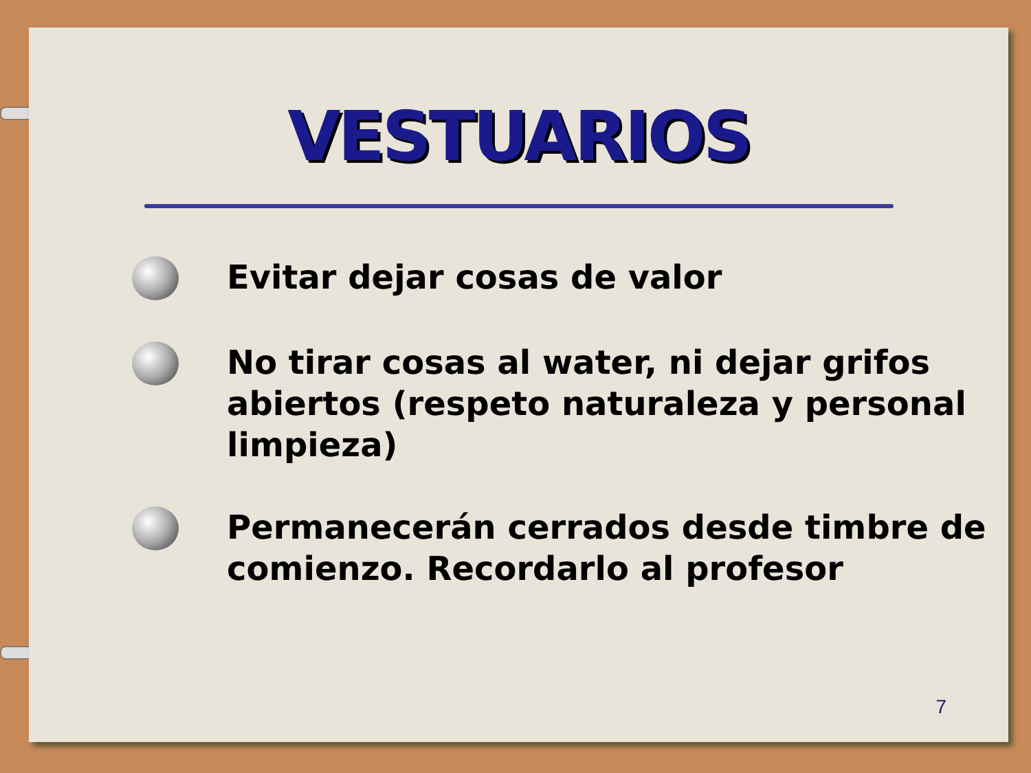VESTUARIOS
Evitar dejar cosas de valor
No tirar cosas al water, ni dejar grifos abiertos (respeto naturaleza y personal limpieza)
Permanecerán cerrados desde timbre de comienzo. Recordarlo al profesor
7